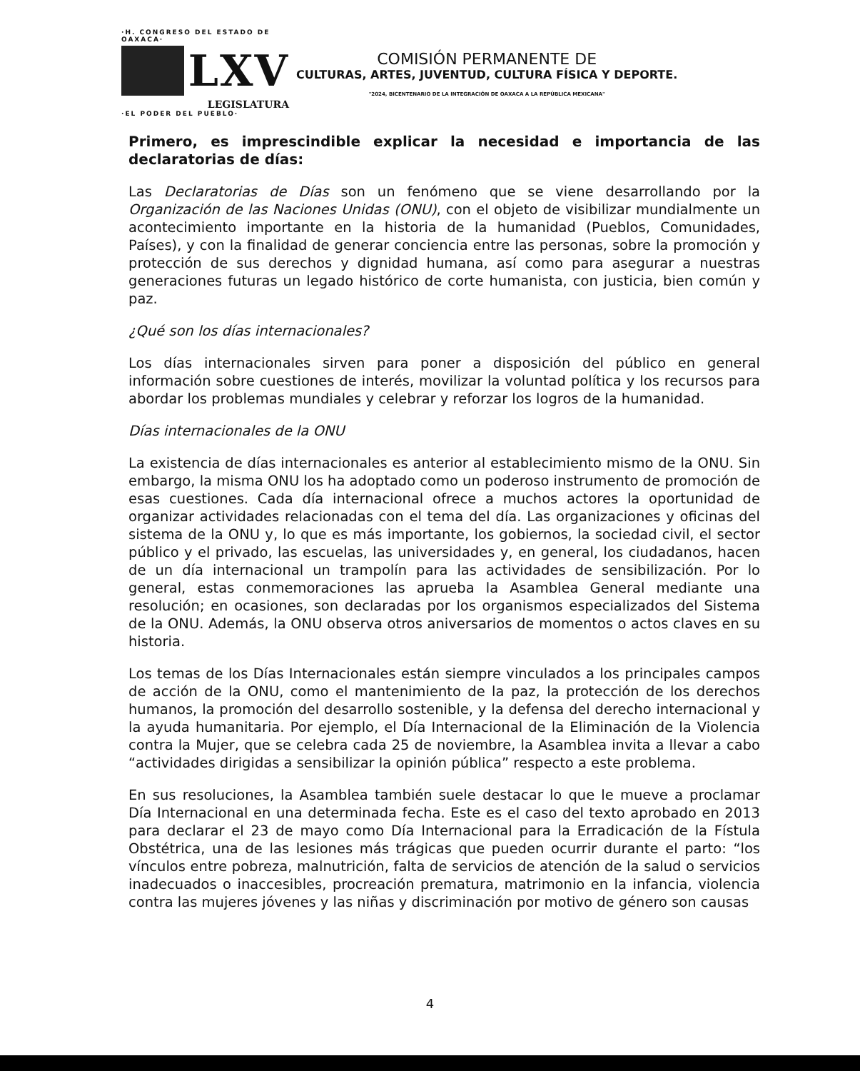·H. CONGRESO DEL ESTADO DE OAXACA·
LXV
LEGISLATURA
·EL PODER DEL PUEBLO·
COMISIÓN PERMANENTE DE
CULTURAS, ARTES, JUVENTUD, CULTURA FÍSICA Y DEPORTE.
"2024, BICENTENARIO DE LA INTEGRACIÓN DE OAXACA A LA REPÚBLICA MEXICANA"
Primero, es imprescindible explicar la necesidad e importancia de las declaratorias de días:
Las Declaratorias de Días son un fenómeno que se viene desarrollando por la Organización de las Naciones Unidas (ONU), con el objeto de visibilizar mundialmente un acontecimiento importante en la historia de la humanidad (Pueblos, Comunidades, Países), y con la finalidad de generar conciencia entre las personas, sobre la promoción y protección de sus derechos y dignidad humana, así como para asegurar a nuestras generaciones futuras un legado histórico de corte humanista, con justicia, bien común y paz.
¿Qué son los días internacionales?
Los días internacionales sirven para poner a disposición del público en general información sobre cuestiones de interés, movilizar la voluntad política y los recursos para abordar los problemas mundiales y celebrar y reforzar los logros de la humanidad.
Días internacionales de la ONU
La existencia de días internacionales es anterior al establecimiento mismo de la ONU. Sin embargo, la misma ONU los ha adoptado como un poderoso instrumento de promoción de esas cuestiones. Cada día internacional ofrece a muchos actores la oportunidad de organizar actividades relacionadas con el tema del día. Las organizaciones y oficinas del sistema de la ONU y, lo que es más importante, los gobiernos, la sociedad civil, el sector público y el privado, las escuelas, las universidades y, en general, los ciudadanos, hacen de un día internacional un trampolín para las actividades de sensibilización. Por lo general, estas conmemoraciones las aprueba la Asamblea General mediante una resolución; en ocasiones, son declaradas por los organismos especializados del Sistema de la ONU. Además, la ONU observa otros aniversarios de momentos o actos claves en su historia.
Los temas de los Días Internacionales están siempre vinculados a los principales campos de acción de la ONU, como el mantenimiento de la paz, la protección de los derechos humanos, la promoción del desarrollo sostenible, y la defensa del derecho internacional y la ayuda humanitaria. Por ejemplo, el Día Internacional de la Eliminación de la Violencia contra la Mujer, que se celebra cada 25 de noviembre, la Asamblea invita a llevar a cabo “actividades dirigidas a sensibilizar la opinión pública” respecto a este problema.
En sus resoluciones, la Asamblea también suele destacar lo que le mueve a proclamar Día Internacional en una determinada fecha. Este es el caso del texto aprobado en 2013 para declarar el 23 de mayo como Día Internacional para la Erradicación de la Fístula Obstétrica, una de las lesiones más trágicas que pueden ocurrir durante el parto: “los vínculos entre pobreza, malnutrición, falta de servicios de atención de la salud o servicios inadecuados o inaccesibles, procreación prematura, matrimonio en la infancia, violencia contra las mujeres jóvenes y las niñas y discriminación por motivo de género son causas
4